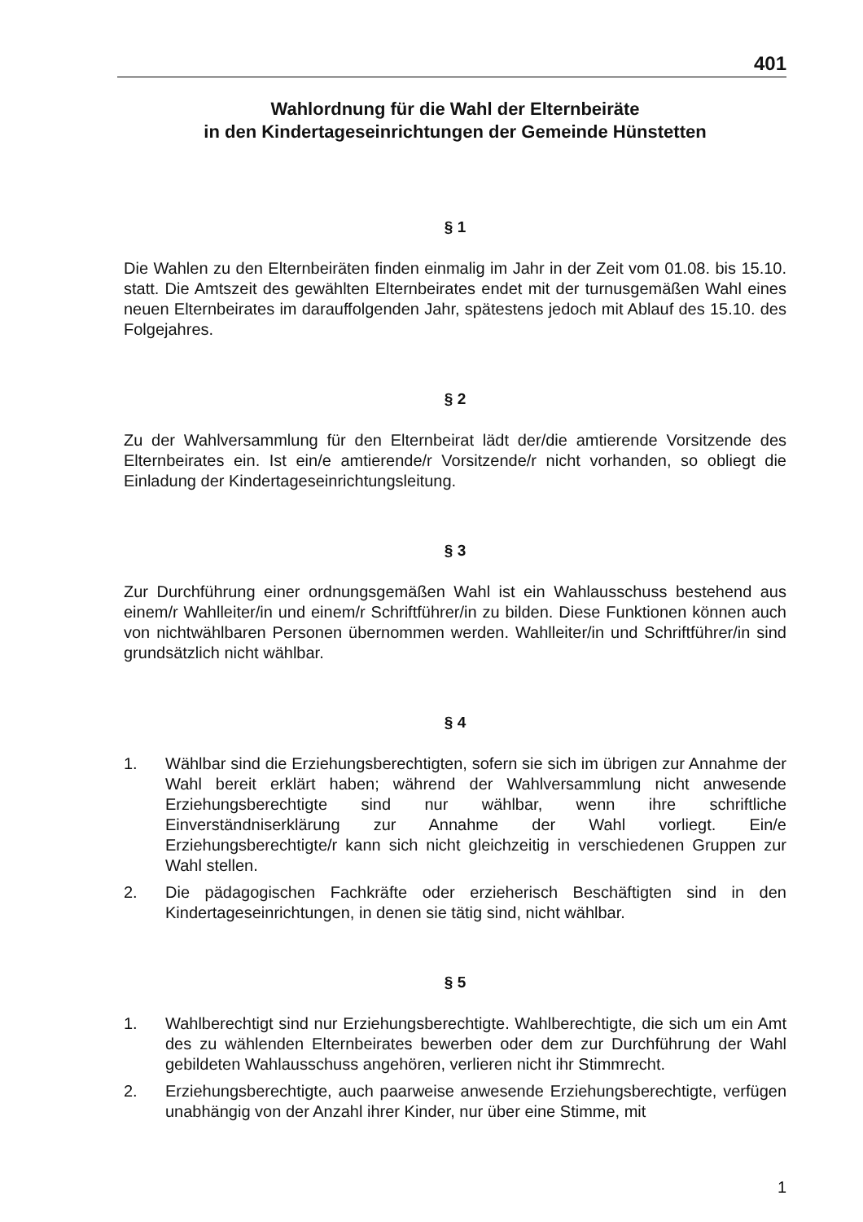401
Wahlordnung für die Wahl der Elternbeiräte
in den Kindertageseinrichtungen der Gemeinde Hünstetten
§ 1
Die Wahlen zu den Elternbeiräten finden einmalig im Jahr in der Zeit vom 01.08. bis 15.10. statt. Die Amtszeit des gewählten Elternbeirates endet mit der turnusgemäßen Wahl eines neuen Elternbeirates im darauffolgenden Jahr, spätestens jedoch mit Ablauf des 15.10. des Folgejahres.
§ 2
Zu der Wahlversammlung für den Elternbeirat lädt der/die amtierende Vorsitzende des Elternbeirates ein. Ist ein/e amtierende/r Vorsitzende/r nicht vorhanden, so obliegt die Einladung der Kindertageseinrichtungsleitung.
§ 3
Zur Durchführung einer ordnungsgemäßen Wahl ist ein Wahlausschuss bestehend aus einem/r Wahlleiter/in und einem/r Schriftführer/in zu bilden. Diese Funktionen können auch von nichtwählbaren Personen übernommen werden. Wahlleiter/in und Schriftführer/in sind grundsätzlich nicht wählbar.
§ 4
1. Wählbar sind die Erziehungsberechtigten, sofern sie sich im übrigen zur Annahme der Wahl bereit erklärt haben; während der Wahlversammlung nicht anwesende Erziehungsberechtigte sind nur wählbar, wenn ihre schriftliche Einverständniserklärung zur Annahme der Wahl vorliegt. Ein/e Erziehungsberechtigte/r kann sich nicht gleichzeitig in verschiedenen Gruppen zur Wahl stellen.
2. Die pädagogischen Fachkräfte oder erzieherisch Beschäftigten sind in den Kindertageseinrichtungen, in denen sie tätig sind, nicht wählbar.
§ 5
1. Wahlberechtigt sind nur Erziehungsberechtigte. Wahlberechtigte, die sich um ein Amt des zu wählenden Elternbeirates bewerben oder dem zur Durchführung der Wahl gebildeten Wahlausschuss angehören, verlieren nicht ihr Stimmrecht.
2. Erziehungsberechtigte, auch paarweise anwesende Erziehungsberechtigte, verfügen unabhängig von der Anzahl ihrer Kinder, nur über eine Stimme, mit
1